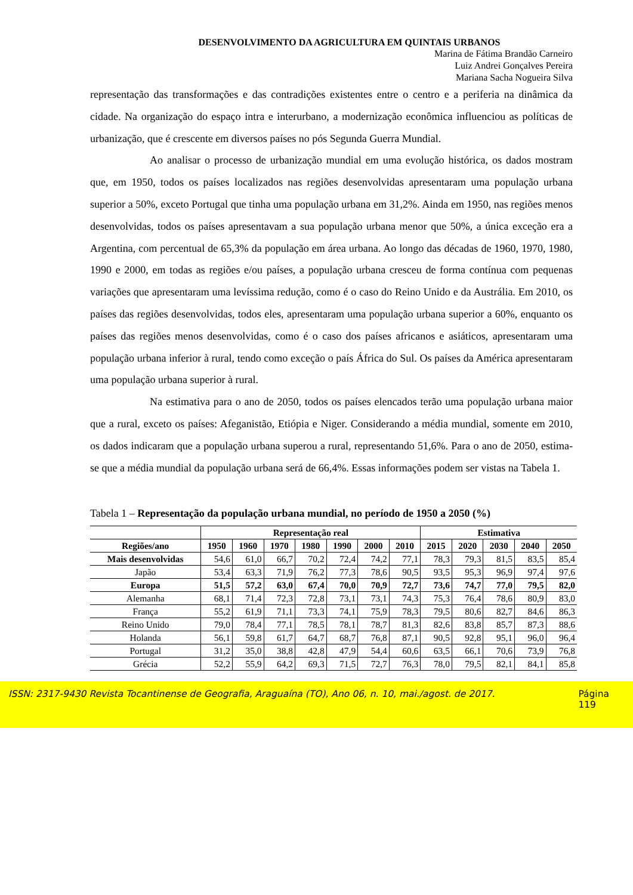DESENVOLVIMENTO DA AGRICULTURA EM QUINTAIS URBANOS
Marina de Fátima Brandão Carneiro
Luiz Andrei Gonçalves Pereira
Mariana Sacha Nogueira Silva
representação das transformações e das contradições existentes entre o centro e a periferia na dinâmica da cidade. Na organização do espaço intra e interurbano, a modernização econômica influenciou as políticas de urbanização, que é crescente em diversos países no pós Segunda Guerra Mundial.
Ao analisar o processo de urbanização mundial em uma evolução histórica, os dados mostram que, em 1950, todos os países localizados nas regiões desenvolvidas apresentaram uma população urbana superior a 50%, exceto Portugal que tinha uma população urbana em 31,2%. Ainda em 1950, nas regiões menos desenvolvidas, todos os países apresentavam a sua população urbana menor que 50%, a única exceção era a Argentina, com percentual de 65,3% da população em área urbana. Ao longo das décadas de 1960, 1970, 1980, 1990 e 2000, em todas as regiões e/ou países, a população urbana cresceu de forma contínua com pequenas variações que apresentaram uma levíssima redução, como é o caso do Reino Unido e da Austrália. Em 2010, os países das regiões desenvolvidas, todos eles, apresentaram uma população urbana superior a 60%, enquanto os países das regiões menos desenvolvidas, como é o caso dos países africanos e asiáticos, apresentaram uma população urbana inferior à rural, tendo como exceção o país África do Sul. Os países da América apresentaram uma população urbana superior à rural.
Na estimativa para o ano de 2050, todos os países elencados terão uma população urbana maior que a rural, exceto os países: Afeganistão, Etiópia e Niger. Considerando a média mundial, somente em 2010, os dados indicaram que a população urbana superou a rural, representando 51,6%. Para o ano de 2050, estima-se que a média mundial da população urbana será de 66,4%. Essas informações podem ser vistas na Tabela 1.
Tabela 1 – Representação da população urbana mundial, no período de 1950 a 2050 (%)
| | Representação real | | | | | | | Estimativa | | | | |
| --- | --- | --- | --- | --- | --- | --- | --- | --- | --- | --- | --- | --- |
| Regiões/ano | 1950 | 1960 | 1970 | 1980 | 1990 | 2000 | 2010 | 2015 | 2020 | 2030 | 2040 | 2050 |
| Mais desenvolvidas | 54,6 | 61,0 | 66,7 | 70,2 | 72,4 | 74,2 | 77,1 | 78,3 | 79,3 | 81,5 | 83,5 | 85,4 |
| Japão | 53,4 | 63,3 | 71,9 | 76,2 | 77,3 | 78,6 | 90,5 | 93,5 | 95,3 | 96,9 | 97,4 | 97,6 |
| Europa | 51,5 | 57,2 | 63,0 | 67,4 | 70,0 | 70,9 | 72,7 | 73,6 | 74,7 | 77,0 | 79,5 | 82,0 |
| Alemanha | 68,1 | 71,4 | 72,3 | 72,8 | 73,1 | 73,1 | 74,3 | 75,3 | 76,4 | 78,6 | 80,9 | 83,0 |
| França | 55,2 | 61,9 | 71,1 | 73,3 | 74,1 | 75,9 | 78,3 | 79,5 | 80,6 | 82,7 | 84,6 | 86,3 |
| Reino Unido | 79,0 | 78,4 | 77,1 | 78,5 | 78,1 | 78,7 | 81,3 | 82,6 | 83,8 | 85,7 | 87,3 | 88,6 |
| Holanda | 56,1 | 59,8 | 61,7 | 64,7 | 68,7 | 76,8 | 87,1 | 90,5 | 92,8 | 95,1 | 96,0 | 96,4 |
| Portugal | 31,2 | 35,0 | 38,8 | 42,8 | 47,9 | 54,4 | 60,6 | 63,5 | 66,1 | 70,6 | 73,9 | 76,8 |
| Grécia | 52,2 | 55,9 | 64,2 | 69,3 | 71,5 | 72,7 | 76,3 | 78,0 | 79,5 | 82,1 | 84,1 | 85,8 |
ISSN: 2317-9430 Revista Tocantinense de Geografia, Araguaína (TO), Ano 06, n. 10, mai./agost. de 2017. Página
119